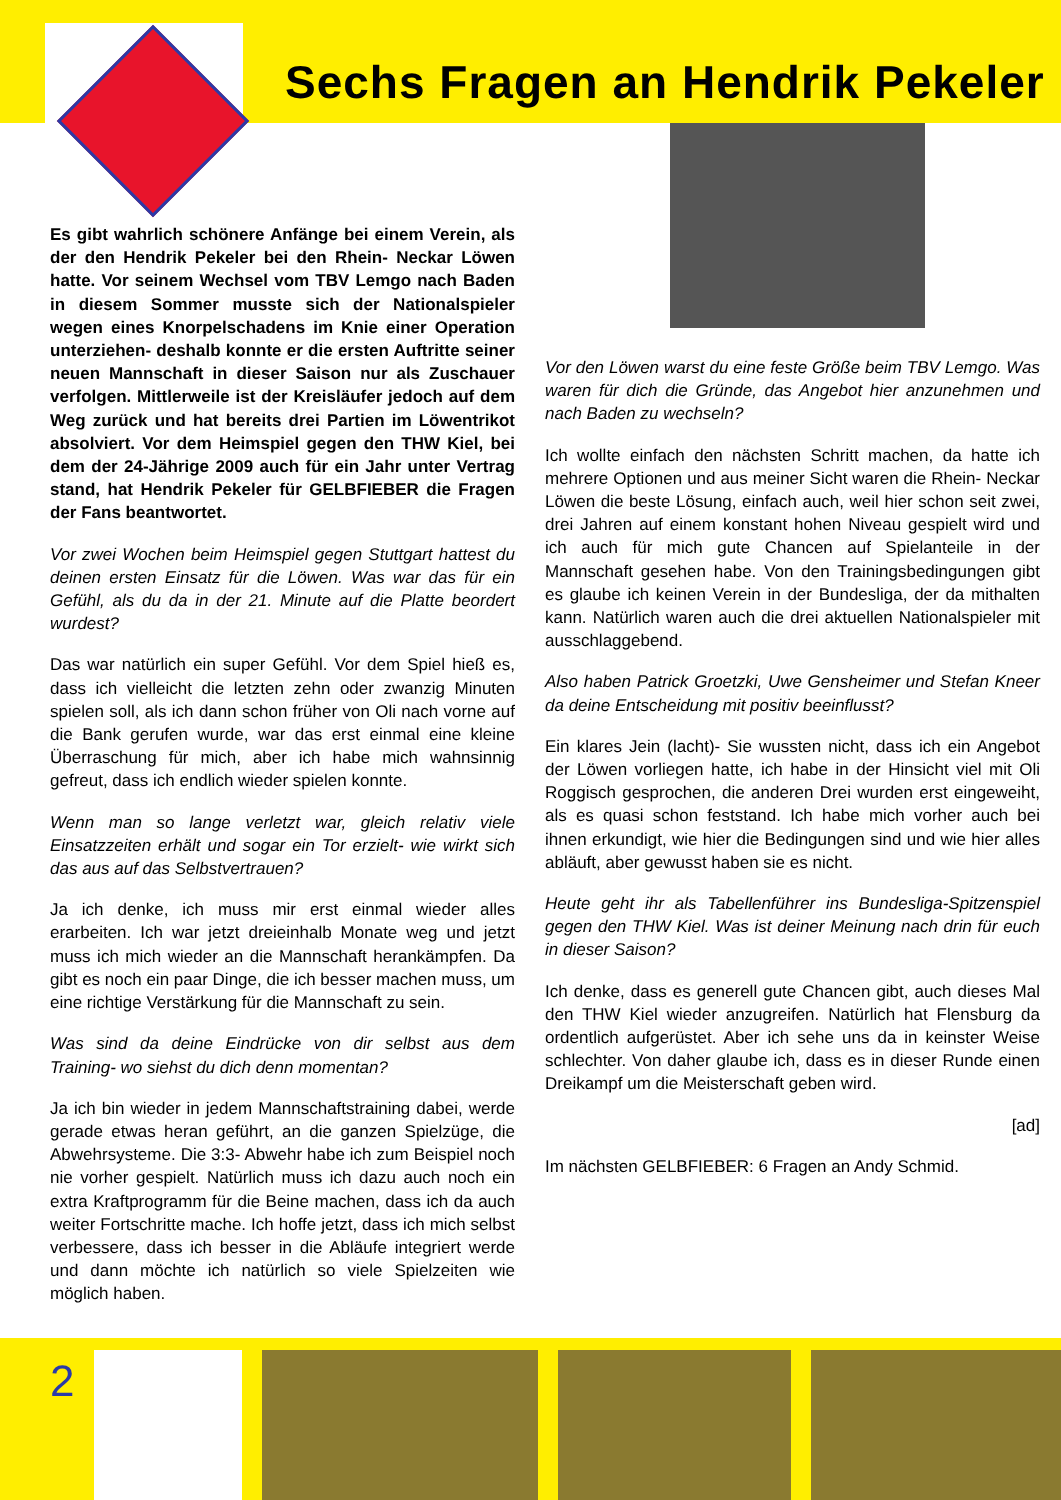Sechs Fragen an Hendrik Pekeler
Es gibt wahrlich schönere Anfänge bei einem Verein, als der den Hendrik Pekeler bei den Rhein- Neckar Löwen hatte. Vor seinem Wechsel vom TBV Lemgo nach Baden in diesem Sommer musste sich der Nationalspieler wegen eines Knorpelschadens im Knie einer Operation unterziehen- deshalb konnte er die ersten Auftritte seiner neuen Mannschaft in dieser Saison nur als Zuschauer verfolgen. Mittlerweile ist der Kreisläufer jedoch auf dem Weg zurück und hat bereits drei Partien im Löwentrikot absolviert. Vor dem Heimspiel gegen den THW Kiel, bei dem der 24-Jährige 2009 auch für ein Jahr unter Vertrag stand, hat Hendrik Pekeler für GELBFIEBER die Fragen der Fans beantwortet.
Vor zwei Wochen beim Heimspiel gegen Stuttgart hattest du deinen ersten Einsatz für die Löwen. Was war das für ein Gefühl, als du da in der 21. Minute auf die Platte beordert wurdest?
Das war natürlich ein super Gefühl. Vor dem Spiel hieß es, dass ich vielleicht die letzten zehn oder zwanzig Minuten spielen soll, als ich dann schon früher von Oli nach vorne auf die Bank gerufen wurde, war das erst einmal eine kleine Überraschung für mich, aber ich habe mich wahnsinnig gefreut, dass ich endlich wieder spielen konnte.
Wenn man so lange verletzt war, gleich relativ viele Einsatzzeiten erhält und sogar ein Tor erzielt- wie wirkt sich das aus auf das Selbstvertrauen?
Ja ich denke, ich muss mir erst einmal wieder alles erarbeiten. Ich war jetzt dreieinhalb Monate weg und jetzt muss ich mich wieder an die Mannschaft herankämpfen. Da gibt es noch ein paar Dinge, die ich besser machen muss, um eine richtige Verstärkung für die Mannschaft zu sein.
Was sind da deine Eindrücke von dir selbst aus dem Training- wo siehst du dich denn momentan?
Ja ich bin wieder in jedem Mannschaftstraining dabei, werde gerade etwas heran geführt, an die ganzen Spielzüge, die Abwehrsysteme. Die 3:3- Abwehr habe ich zum Beispiel noch nie vorher gespielt. Natürlich muss ich dazu auch noch ein extra Kraftprogramm für die Beine machen, dass ich da auch weiter Fortschritte mache. Ich hoffe jetzt, dass ich mich selbst verbessere, dass ich besser in die Abläufe integriert werde und dann möchte ich natürlich so viele Spielzeiten wie möglich haben.
Vor den Löwen warst du eine feste Größe beim TBV Lemgo. Was waren für dich die Gründe, das Angebot hier anzunehmen und nach Baden zu wechseln?
Ich wollte einfach den nächsten Schritt machen, da hatte ich mehrere Optionen und aus meiner Sicht waren die Rhein- Neckar Löwen die beste Lösung, einfach auch, weil hier schon seit zwei, drei Jahren auf einem konstant hohen Niveau gespielt wird und ich auch für mich gute Chancen auf Spielanteile in der Mannschaft gesehen habe. Von den Trainingsbedingungen gibt es glaube ich keinen Verein in der Bundesliga, der da mithalten kann. Natürlich waren auch die drei aktuellen Nationalspieler mit ausschlaggebend.
Also haben Patrick Groetzki, Uwe Gensheimer und Stefan Kneer da deine Entscheidung mit positiv beeinflusst?
Ein klares Jein (lacht)- Sie wussten nicht, dass ich ein Angebot der Löwen vorliegen hatte, ich habe in der Hinsicht viel mit Oli Roggisch gesprochen, die anderen Drei wurden erst eingeweiht, als es quasi schon feststand. Ich habe mich vorher auch bei ihnen erkundigt, wie hier die Bedingungen sind und wie hier alles abläuft, aber gewusst haben sie es nicht.
Heute geht ihr als Tabellenführer ins Bundesliga-Spitzenspiel gegen den THW Kiel. Was ist deiner Meinung nach drin für euch in dieser Saison?
Ich denke, dass es generell gute Chancen gibt, auch dieses Mal den THW Kiel wieder anzugreifen. Natürlich hat Flensburg da ordentlich aufgerüstet. Aber ich sehe uns da in keinster Weise schlechter. Von daher glaube ich, dass es in dieser Runde einen Dreikampf um die Meisterschaft geben wird.
[ad]
Im nächsten GELBFIEBER: 6 Fragen an Andy Schmid.
2